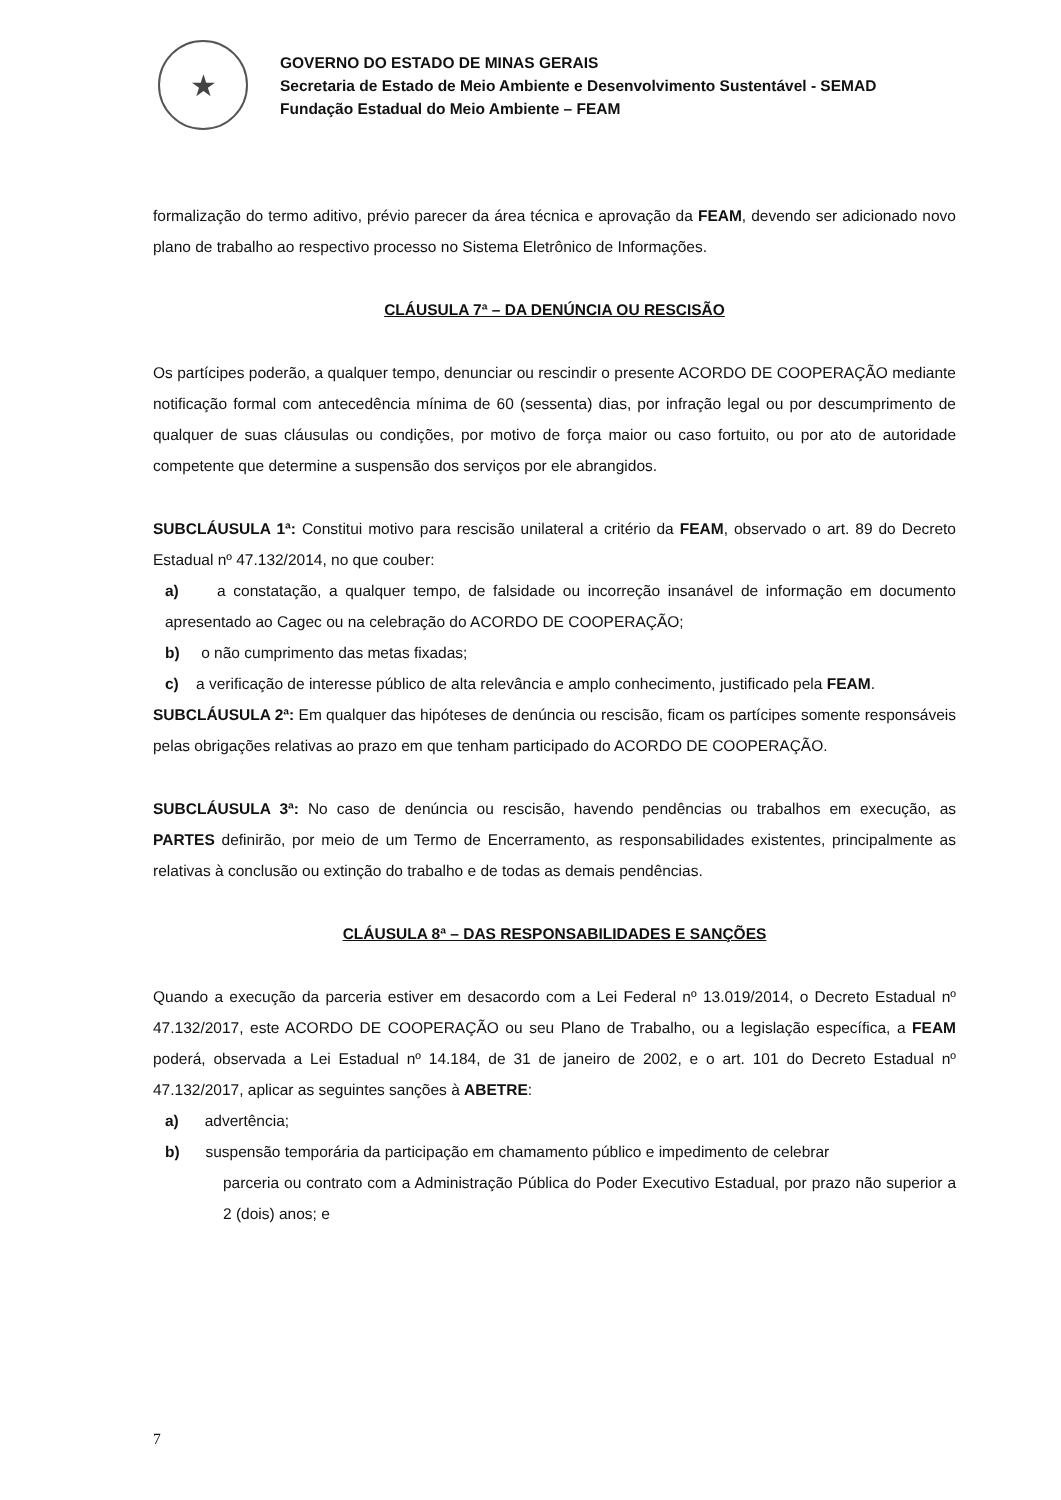★
GOVERNO DO ESTADO DE MINAS GERAIS
Secretaria de Estado de Meio Ambiente e Desenvolvimento Sustentável - SEMAD
Fundação Estadual do Meio Ambiente – FEAM
formalização do termo aditivo, prévio parecer da área técnica e aprovação da FEAM, devendo ser adicionado novo plano de trabalho ao respectivo processo no Sistema Eletrônico de Informações.
CLÁUSULA 7ª – DA DENÚNCIA OU RESCISÃO
Os partícipes poderão, a qualquer tempo, denunciar ou rescindir o presente ACORDO DE COOPERAÇÃO mediante notificação formal com antecedência mínima de 60 (sessenta) dias, por infração legal ou por descumprimento de qualquer de suas cláusulas ou condições, por motivo de força maior ou caso fortuito, ou por ato de autoridade competente que determine a suspensão dos serviços por ele abrangidos.
SUBCLÁUSULA 1ª: Constitui motivo para rescisão unilateral a critério da FEAM, observado o art. 89 do Decreto Estadual nº 47.132/2014, no que couber:
a) a constatação, a qualquer tempo, de falsidade ou incorreção insanável de informação em documento apresentado ao Cagec ou na celebração do ACORDO DE COOPERAÇÃO;
b) o não cumprimento das metas fixadas;
c) a verificação de interesse público de alta relevância e amplo conhecimento, justificado pela FEAM.
SUBCLÁUSULA 2ª: Em qualquer das hipóteses de denúncia ou rescisão, ficam os partícipes somente responsáveis pelas obrigações relativas ao prazo em que tenham participado do ACORDO DE COOPERAÇÃO.
SUBCLÁUSULA 3ª: No caso de denúncia ou rescisão, havendo pendências ou trabalhos em execução, as PARTES definirão, por meio de um Termo de Encerramento, as responsabilidades existentes, principalmente as relativas à conclusão ou extinção do trabalho e de todas as demais pendências.
CLÁUSULA 8ª – DAS RESPONSABILIDADES E SANÇÕES
Quando a execução da parceria estiver em desacordo com a Lei Federal nº 13.019/2014, o Decreto Estadual nº 47.132/2017, este ACORDO DE COOPERAÇÃO ou seu Plano de Trabalho, ou a legislação específica, a FEAM poderá, observada a Lei Estadual nº 14.184, de 31 de janeiro de 2002, e o art. 101 do Decreto Estadual nº 47.132/2017, aplicar as seguintes sanções à ABETRE:
a) advertência;
b) suspensão temporária da participação em chamamento público e impedimento de celebrar
parceria ou contrato com a Administração Pública do Poder Executivo Estadual, por prazo não superior a 2 (dois) anos; e
7